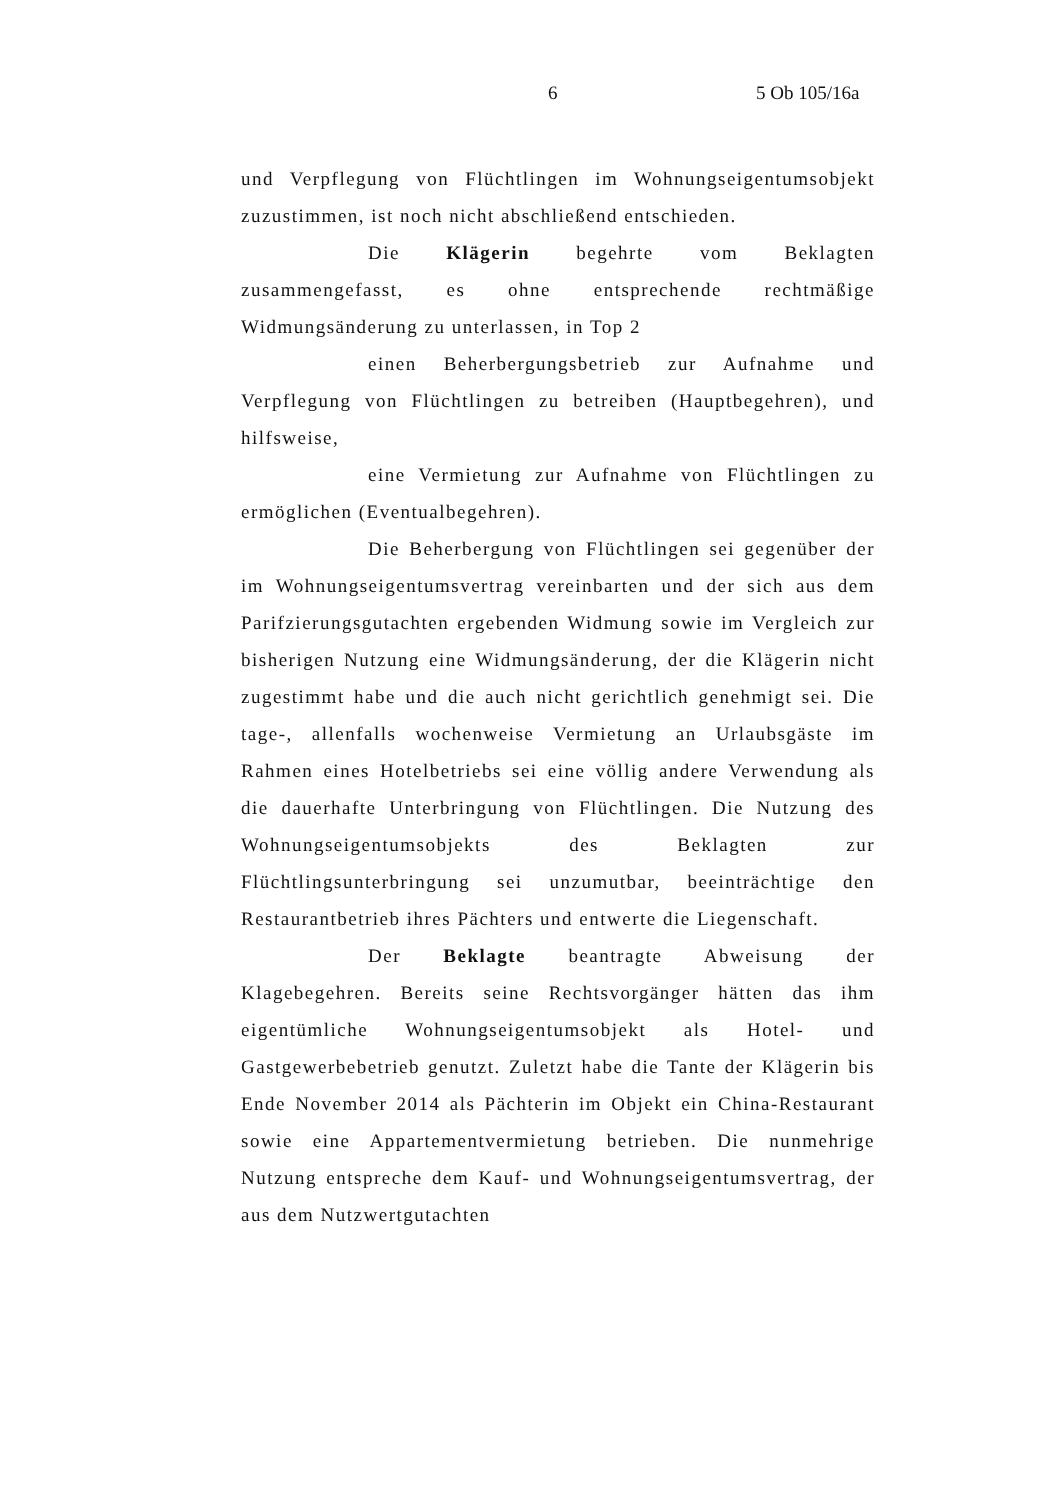6 5 Ob 105/16a
und Verpflegung von Flüchtlingen im Wohnungseigentumsobjekt zuzustimmen, ist noch nicht abschließend entschieden.
Die Klägerin begehrte vom Beklagten zusammengefasst, es ohne entsprechende rechtmäßige Widmungsänderung zu unterlassen, in Top 2
einen Beherbergungsbetrieb zur Aufnahme und Verpflegung von Flüchtlingen zu betreiben (Hauptbegehren), und hilfsweise,
eine Vermietung zur Aufnahme von Flüchtlingen zu ermöglichen (Eventualbegehren).
Die Beherbergung von Flüchtlingen sei gegenüber der im Wohnungseigentumsvertrag vereinbarten und der sich aus dem Parifzierungsgutachten ergebenden Widmung sowie im Vergleich zur bisherigen Nutzung eine Widmungsänderung, der die Klägerin nicht zugestimmt habe und die auch nicht gerichtlich genehmigt sei. Die tage-, allenfalls wochenweise Vermietung an Urlaubsgäste im Rahmen eines Hotelbetriebs sei eine völlig andere Verwendung als die dauerhafte Unterbringung von Flüchtlingen. Die Nutzung des Wohnungseigentumsobjekts des Beklagten zur Flüchtlingsunterbringung sei unzumutbar, beeinträchtige den Restaurantbetrieb ihres Pächters und entwerte die Liegenschaft.
Der Beklagte beantragte Abweisung der Klagebegehren. Bereits seine Rechtsvorgänger hätten das ihm eigentümliche Wohnungseigentumsobjekt als Hotel- und Gastgewerbebetrieb genutzt. Zuletzt habe die Tante der Klägerin bis Ende November 2014 als Pächterin im Objekt ein China-Restaurant sowie eine Appartementvermietung betrieben. Die nunmehrige Nutzung entspreche dem Kauf- und Wohnungseigentumsvertrag, der aus dem Nutzwertgutachten